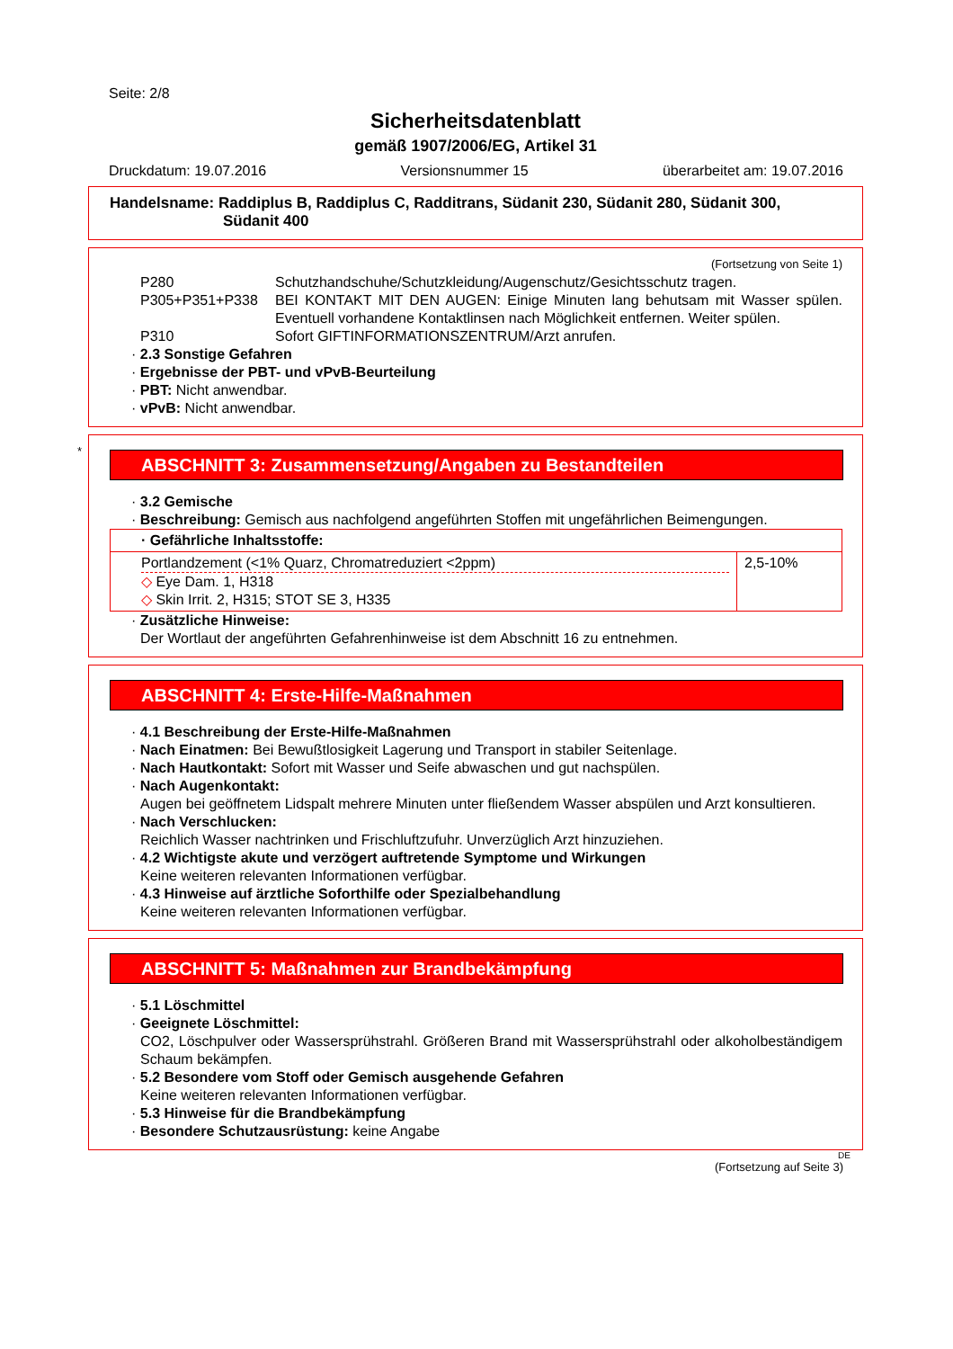Seite: 2/8
Sicherheitsdatenblatt
gemäß 1907/2006/EG, Artikel 31
Druckdatum: 19.07.2016 Versionsnummer 15 überarbeitet am: 19.07.2016
Handelsname: Raddiplus B, Raddiplus C, Radditrans, Südanit 230, Südanit 280, Südanit 300,
Südanit 400
(Fortsetzung von Seite 1)
P280 Schutzhandschuhe/Schutzkleidung/Augenschutz/Gesichtsschutz tragen.
P305+P351+P338 BEI KONTAKT MIT DEN AUGEN: Einige Minuten lang behutsam mit Wasser spülen. Eventuell vorhandene Kontaktlinsen nach Möglichkeit entfernen. Weiter spülen.
P310 Sofort GIFTINFORMATIONSZENTRUM/Arzt anrufen.
· 2.3 Sonstige Gefahren
· Ergebnisse der PBT- und vPvB-Beurteilung
· PBT: Nicht anwendbar.
· vPvB: Nicht anwendbar.
*
ABSCHNITT 3: Zusammensetzung/Angaben zu Bestandteilen
· 3.2 Gemische
· Beschreibung: Gemisch aus nachfolgend angeführten Stoffen mit ungefährlichen Beimengungen.
| · Gefährliche Inhaltsstoffe: | |
| Portlandzement (<1% Quarz, Chromatreduziert <2ppm) ◇ Eye Dam. 1, H318 ◇ Skin Irrit. 2, H315; STOT SE 3, H335 | 2,5-10% |
· Zusätzliche Hinweise:
Der Wortlaut der angeführten Gefahrenhinweise ist dem Abschnitt 16 zu entnehmen.
ABSCHNITT 4: Erste-Hilfe-Maßnahmen
· 4.1 Beschreibung der Erste-Hilfe-Maßnahmen
· Nach Einatmen: Bei Bewußtlosigkeit Lagerung und Transport in stabiler Seitenlage.
· Nach Hautkontakt: Sofort mit Wasser und Seife abwaschen und gut nachspülen.
· Nach Augenkontakt:
Augen bei geöffnetem Lidspalt mehrere Minuten unter fließendem Wasser abspülen und Arzt konsultieren.
· Nach Verschlucken:
Reichlich Wasser nachtrinken und Frischluftzufuhr. Unverzüglich Arzt hinzuziehen.
· 4.2 Wichtigste akute und verzögert auftretende Symptome und Wirkungen
Keine weiteren relevanten Informationen verfügbar.
· 4.3 Hinweise auf ärztliche Soforthilfe oder Spezialbehandlung
Keine weiteren relevanten Informationen verfügbar.
ABSCHNITT 5: Maßnahmen zur Brandbekämpfung
· 5.1 Löschmittel
· Geeignete Löschmittel:
CO2, Löschpulver oder Wassersprühstrahl. Größeren Brand mit Wassersprühstrahl oder alkoholbeständigem Schaum bekämpfen.
· 5.2 Besondere vom Stoff oder Gemisch ausgehende Gefahren
Keine weiteren relevanten Informationen verfügbar.
· 5.3 Hinweise für die Brandbekämpfung
· Besondere Schutzausrüstung: keine Angabe
DE
(Fortsetzung auf Seite 3)